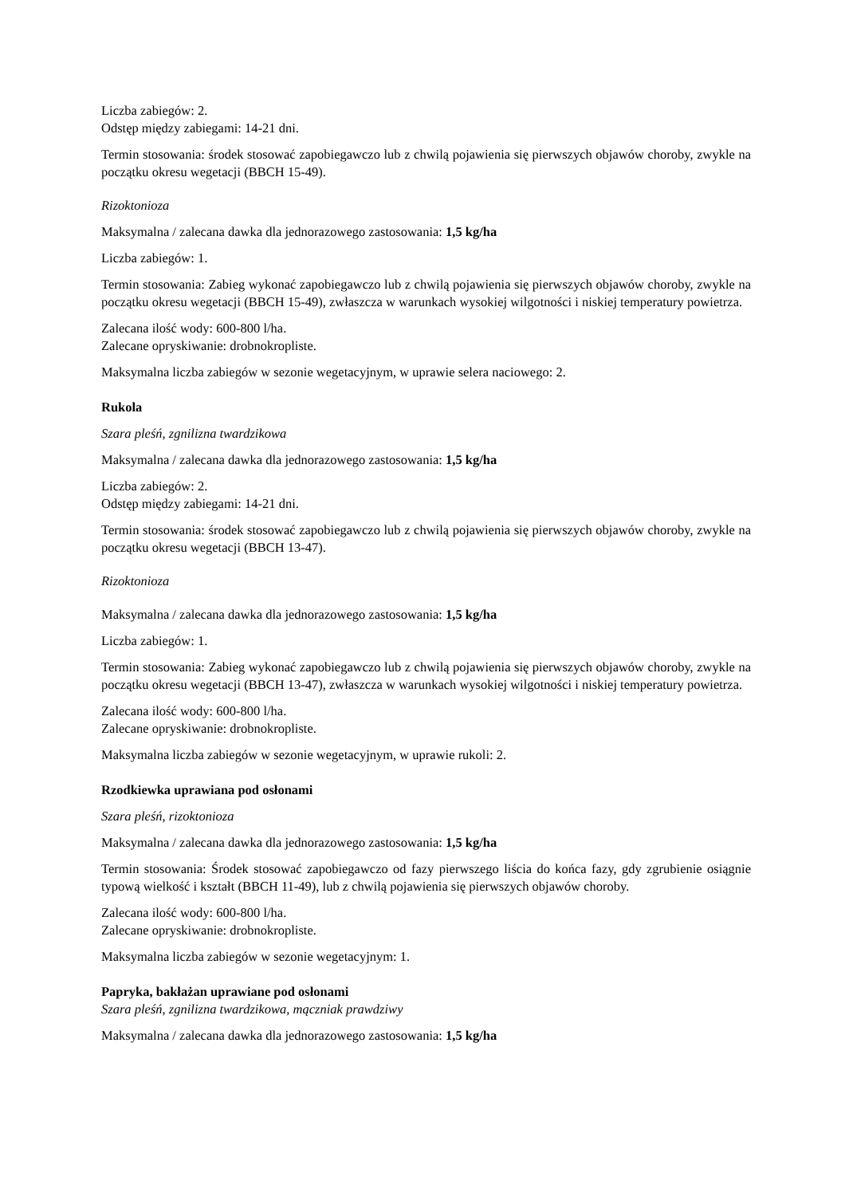Liczba zabiegów: 2.
Odstęp między zabiegami: 14-21 dni.
Termin stosowania: środek stosować zapobiegawczo lub z chwilą pojawienia się pierwszych objawów choroby, zwykle na początku okresu wegetacji (BBCH 15-49).
Rizoktonioza
Maksymalna / zalecana dawka dla jednorazowego zastosowania: 1,5 kg/ha
Liczba zabiegów: 1.
Termin stosowania: Zabieg wykonać zapobiegawczo lub z chwilą pojawienia się pierwszych objawów choroby, zwykle na początku okresu wegetacji (BBCH 15-49), zwłaszcza w warunkach wysokiej wilgotności i niskiej temperatury powietrza.
Zalecana ilość wody: 600-800 l/ha.
Zalecane opryskiwanie: drobnokropliste.
Maksymalna liczba zabiegów w sezonie wegetacyjnym, w uprawie selera naciowego: 2.
Rukola
Szara pleśń, zgnilizna twardzikowa
Maksymalna / zalecana dawka dla jednorazowego zastosowania: 1,5 kg/ha
Liczba zabiegów: 2.
Odstęp między zabiegami: 14-21 dni.
Termin stosowania: środek stosować zapobiegawczo lub z chwilą pojawienia się pierwszych objawów choroby, zwykle na początku okresu wegetacji (BBCH 13-47).
Rizoktonioza
Maksymalna / zalecana dawka dla jednorazowego zastosowania: 1,5 kg/ha
Liczba zabiegów: 1.
Termin stosowania: Zabieg wykonać zapobiegawczo lub z chwilą pojawienia się pierwszych objawów choroby, zwykle na początku okresu wegetacji (BBCH 13-47), zwłaszcza w warunkach wysokiej wilgotności i niskiej temperatury powietrza.
Zalecana ilość wody: 600-800 l/ha.
Zalecane opryskiwanie: drobnokropliste.
Maksymalna liczba zabiegów w sezonie wegetacyjnym, w uprawie rukoli: 2.
Rzodkiewka uprawiana pod osłonami
Szara pleśń, rizoktonioza
Maksymalna / zalecana dawka dla jednorazowego zastosowania: 1,5 kg/ha
Termin stosowania: Środek stosować zapobiegawczo od fazy pierwszego liścia do końca fazy, gdy zgrubienie osiągnie typową wielkość i kształt (BBCH 11-49), lub z chwilą pojawienia się pierwszych objawów choroby.
Zalecana ilość wody: 600-800 l/ha.
Zalecane opryskiwanie: drobnokropliste.
Maksymalna liczba zabiegów w sezonie wegetacyjnym: 1.
Papryka, bakłażan uprawiane pod osłonami
Szara pleśń, zgnilizna twardzikowa, mączniak prawdziwy
Maksymalna / zalecana dawka dla jednorazowego zastosowania: 1,5 kg/ha